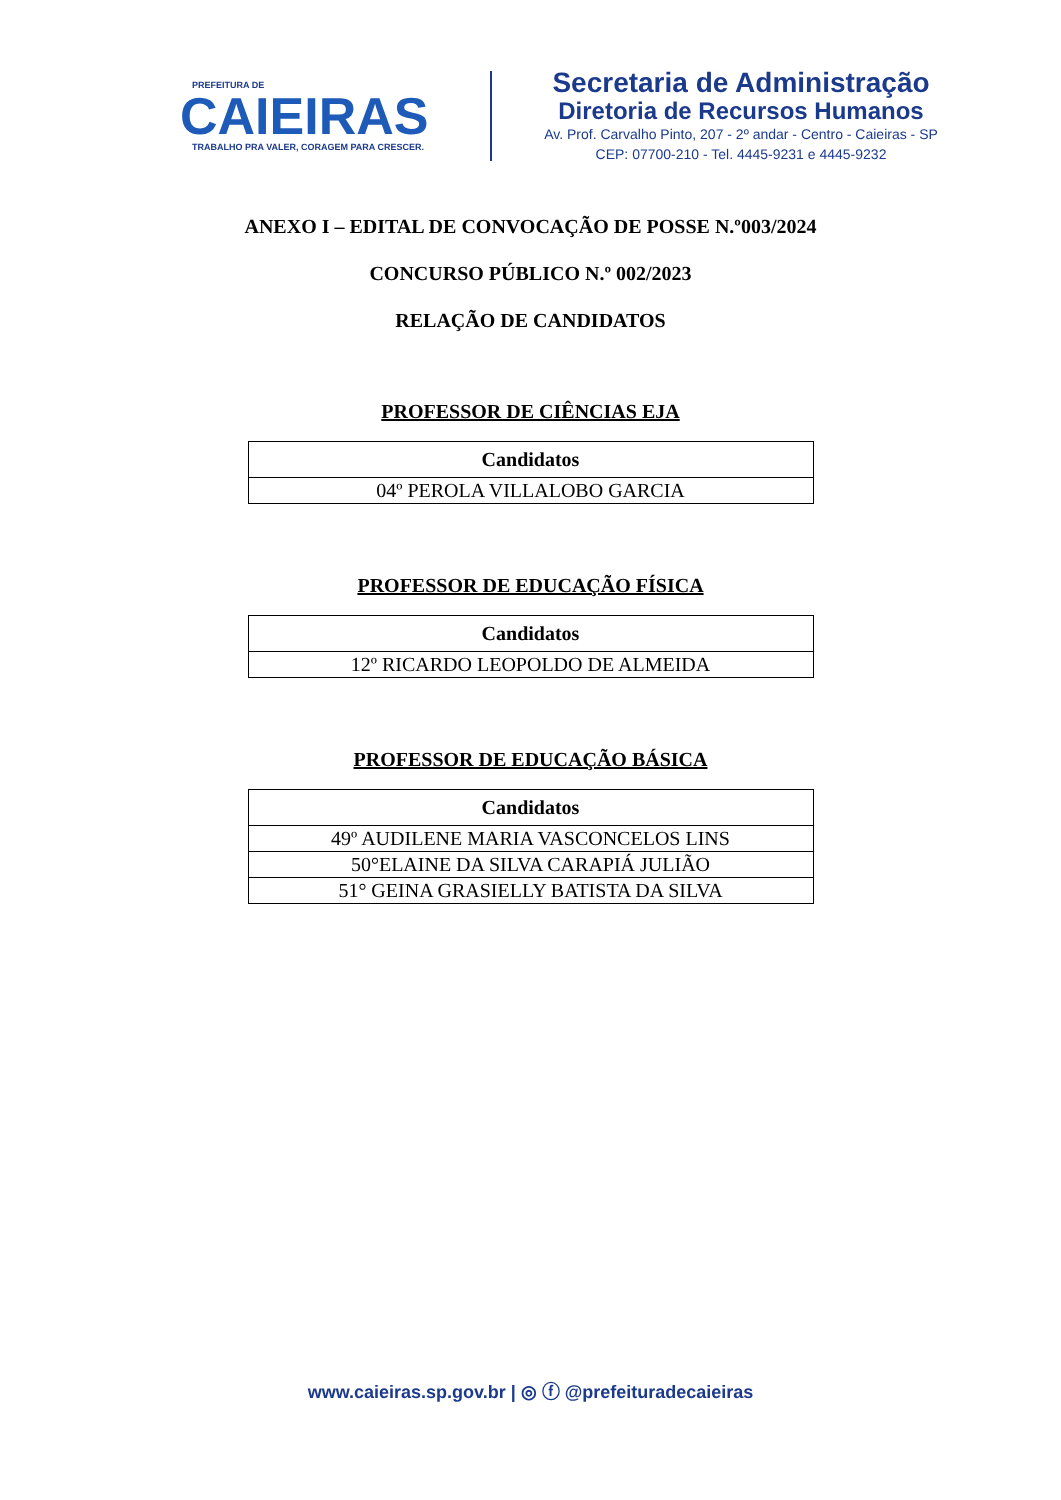PREFEITURA DE
CAIEIRAS
TRABALHO PRA VALER, CORAGEM PARA CRESCER.
Secretaria de Administração
Diretoria de Recursos Humanos
Av. Prof. Carvalho Pinto, 207 - 2º andar - Centro - Caieiras - SP
CEP: 07700-210 - Tel. 4445-9231 e 4445-9232
ANEXO I – EDITAL DE CONVOCAÇÃO DE POSSE N.º003/2024
CONCURSO PÚBLICO N.º 002/2023
RELAÇÃO DE CANDIDATOS
PROFESSOR DE CIÊNCIAS EJA
| Candidatos |
| --- |
| 04º PEROLA VILLALOBO GARCIA |
PROFESSOR DE EDUCAÇÃO FÍSICA
| Candidatos |
| --- |
| 12º RICARDO LEOPOLDO DE ALMEIDA |
PROFESSOR DE EDUCAÇÃO BÁSICA
| Candidatos |
| --- |
| 49º AUDILENE MARIA VASCONCELOS LINS |
| 50°ELAINE DA SILVA CARAPIÁ JULIÃO |
| 51° GEINA GRASIELLY BATISTA DA SILVA |
www.caieiras.sp.gov.br | ◎ ⓕ @prefeituradecaieiras